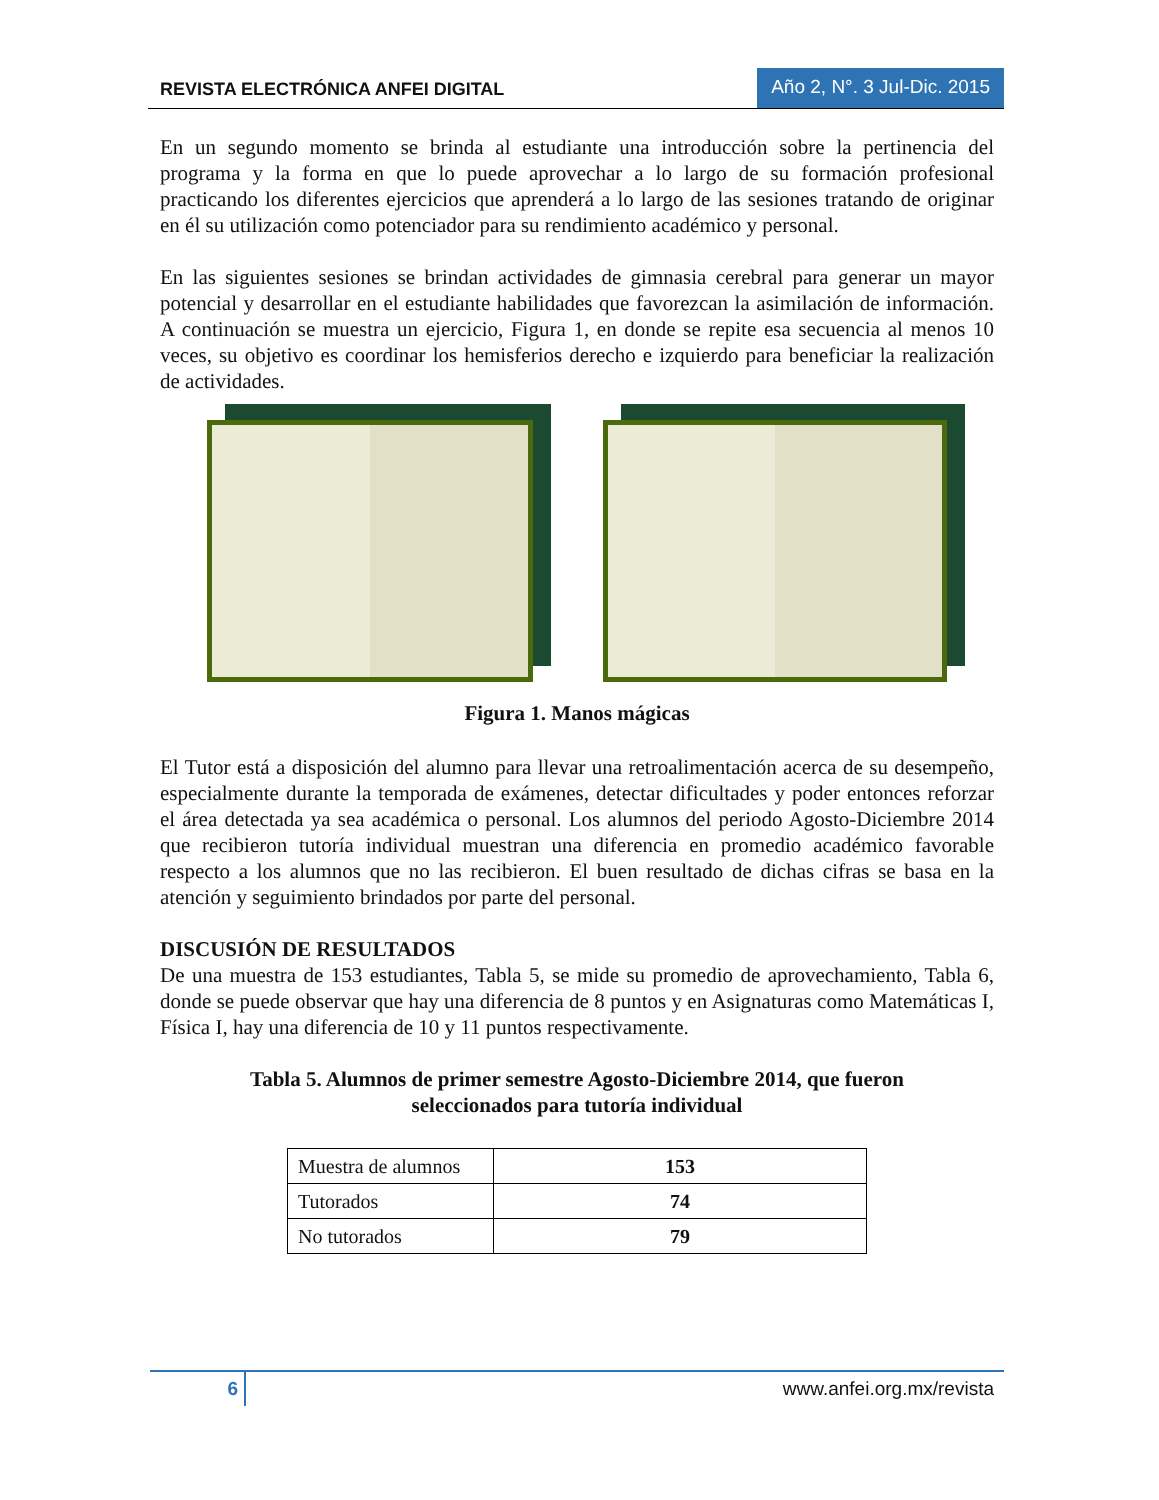REVISTA ELECTRÓNICA ANFEI DIGITAL Año 2, N°. 3 Jul-Dic. 2015
En un segundo momento se brinda al estudiante una introducción sobre la pertinencia del programa y la forma en que lo puede aprovechar a lo largo de su formación profesional practicando los diferentes ejercicios que aprenderá a lo largo de las sesiones tratando de originar en él su utilización como potenciador para su rendimiento académico y personal.
En las siguientes sesiones se brindan actividades de gimnasia cerebral para generar un mayor potencial y desarrollar en el estudiante habilidades que favorezcan la asimilación de información. A continuación se muestra un ejercicio, Figura 1, en donde se repite esa secuencia al menos 10 veces, su objetivo es coordinar los hemisferios derecho e izquierdo para beneficiar la realización de actividades.
Figura 1. Manos mágicas
El Tutor está a disposición del alumno para llevar una retroalimentación acerca de su desempeño, especialmente durante la temporada de exámenes, detectar dificultades y poder entonces reforzar el área detectada ya sea académica o personal. Los alumnos del periodo Agosto-Diciembre 2014 que recibieron tutoría individual muestran una diferencia en promedio académico favorable respecto a los alumnos que no las recibieron. El buen resultado de dichas cifras se basa en la atención y seguimiento brindados por parte del personal.
DISCUSIÓN DE RESULTADOS
De una muestra de 153 estudiantes, Tabla 5, se mide su promedio de aprovechamiento, Tabla 6, donde se puede observar que hay una diferencia de 8 puntos y en Asignaturas como Matemáticas I, Física I, hay una diferencia de 10 y 11 puntos respectivamente.
Tabla 5. Alumnos de primer semestre Agosto-Diciembre 2014, que fueron
seleccionados para tutoría individual
| Muestra de alumnos | 153 |
| Tutorados | 74 |
| No tutorados | 79 |
6 www.anfei.org.mx/revista